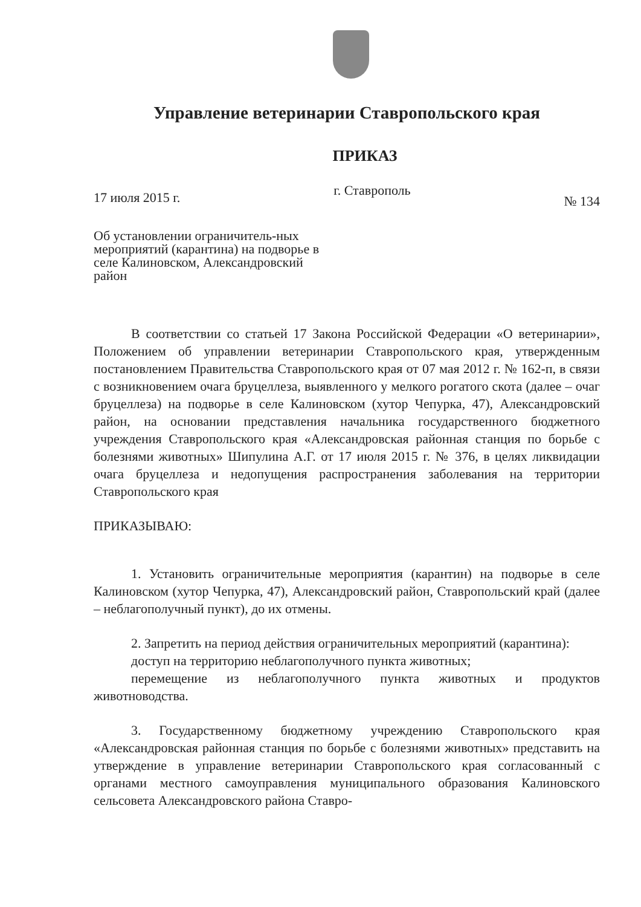Управление ветеринарии Ставропольского края
ПРИКАЗ
17 июля 2015 г. г. Ставрополь № 134
Об установлении ограничитель-ных мероприятий (карантина) на подворье в селе Калиновском, Александровский район
В соответствии со статьей 17 Закона Российской Федерации «О ветеринарии», Положением об управлении ветеринарии Ставропольского края, утвержденным постановлением Правительства Ставропольского края от 07 мая 2012 г. № 162-п, в связи с возникновением очага бруцеллеза, выявленного у мелкого рогатого скота (далее – очаг бруцеллеза) на подворье в селе Калиновском (хутор Чепурка, 47), Александровский район, на основании представления начальника государственного бюджетного учреждения Ставропольского края «Александровская районная станция по борьбе с болезнями животных» Шипулина А.Г. от 17 июля 2015 г. № 376, в целях ликвидации очага бруцеллеза и недопущения распространения заболевания на территории Ставропольского края
ПРИКАЗЫВАЮ:
1. Установить ограничительные мероприятия (карантин) на подворье в селе Калиновском (хутор Чепурка, 47), Александровский район, Ставропольский край (далее – неблагополучный пункт), до их отмены.
2. Запретить на период действия ограничительных мероприятий (карантина):
доступ на территорию неблагополучного пункта животных;
перемещение из неблагополучного пункта животных и продуктов животноводства.
3. Государственному бюджетному учреждению Ставропольского края «Александровская районная станция по борьбе с болезнями животных» представить на утверждение в управление ветеринарии Ставропольского края согласованный с органами местного самоуправления муниципального образования Калиновского сельсовета Александровского района Ставро-